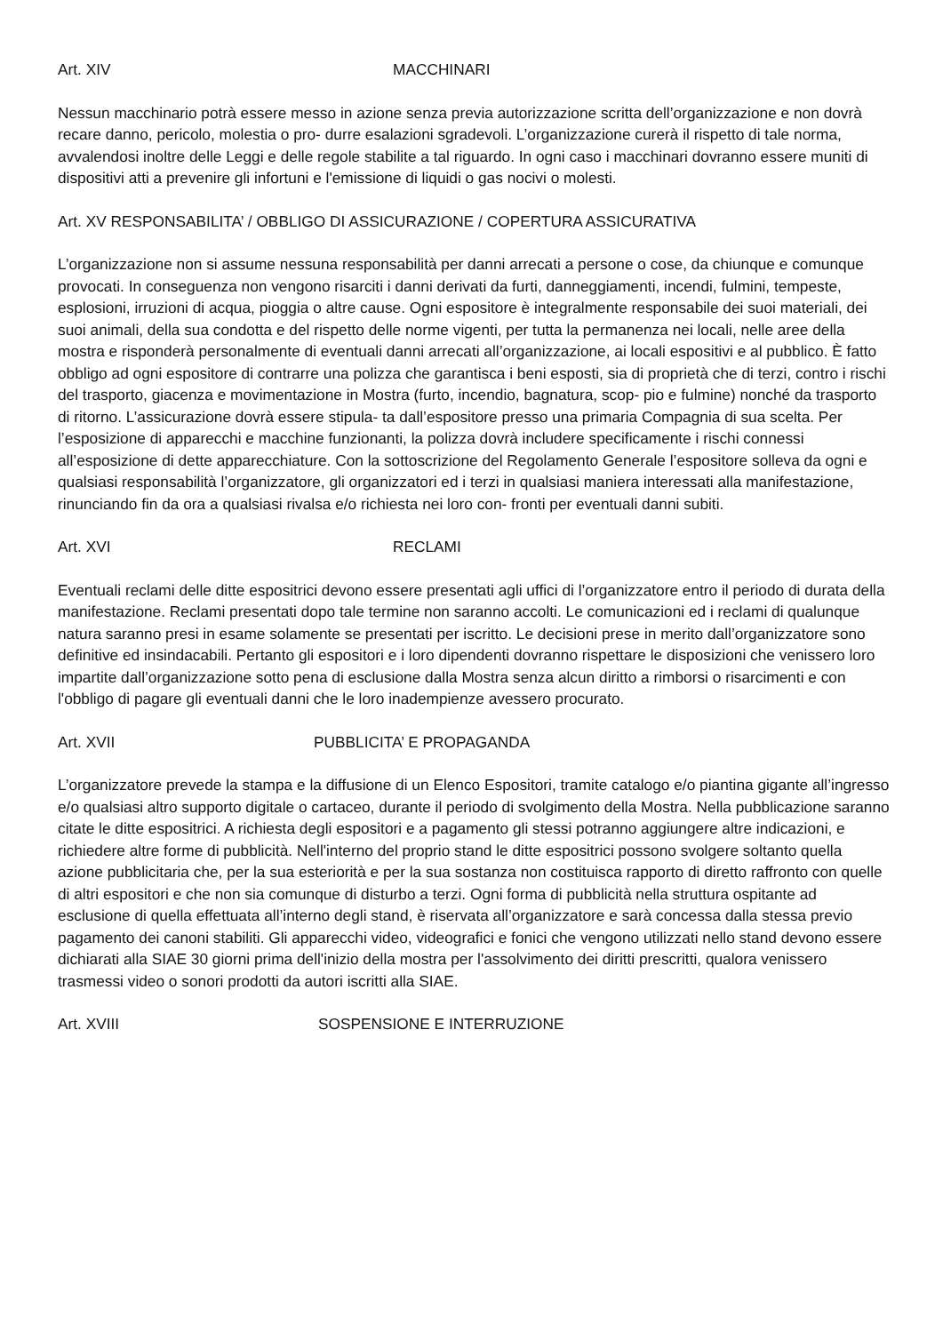Art. XIV MACCHINARI
Nessun macchinario potrà essere messo in azione senza previa autorizzazione scritta dell’organizzazione e non dovrà recare danno, pericolo, molestia o pro- durre esalazioni sgradevoli. L’organizzazione curerà il rispetto di tale norma, avvalendosi inoltre delle Leggi e delle regole stabilite a tal riguardo. In ogni caso i macchinari dovranno essere muniti di dispositivi atti a prevenire gli infortuni e l'emissione di liquidi o gas nocivi o molesti.
Art. XV RESPONSABILITA’ / OBBLIGO DI ASSICURAZIONE / COPERTURA ASSICURATIVA
L’organizzazione non si assume nessuna responsabilità per danni arrecati a persone o cose, da chiunque e comunque provocati. In conseguenza non vengono risarciti i danni derivati da furti, danneggiamenti, incendi, fulmini, tempeste, esplosioni, irruzioni di acqua, pioggia o altre cause. Ogni espositore è integralmente responsabile dei suoi materiali, dei suoi animali, della sua condotta e del rispetto delle norme vigenti, per tutta la permanenza nei locali, nelle aree della mostra e risponderà personalmente di eventuali danni arrecati all’organizzazione, ai locali espositivi e al pubblico. È fatto obbligo ad ogni espositore di contrarre una polizza che garantisca i beni esposti, sia di proprietà che di terzi, contro i rischi del trasporto, giacenza e movimentazione in Mostra (furto, incendio, bagnatura, scop- pio e fulmine) nonché da trasporto di ritorno. L’assicurazione dovrà essere stipula- ta dall’espositore presso una primaria Compagnia di sua scelta. Per l’esposizione di apparecchi e macchine funzionanti, la polizza dovrà includere specificamente i rischi connessi all’esposizione di dette apparecchiature. Con la sottoscrizione del Regolamento Generale l’espositore solleva da ogni e qualsiasi responsabilità l’organizzatore, gli organizzatori ed i terzi in qualsiasi maniera interessati alla manifestazione, rinunciando fin da ora a qualsiasi rivalsa e/o richiesta nei loro con- fronti per eventuali danni subiti.
Art. XVI RECLAMI
Eventuali reclami delle ditte espositrici devono essere presentati agli uffici di l’organizzatore entro il periodo di durata della manifestazione. Reclami presentati dopo tale termine non saranno accolti. Le comunicazioni ed i reclami di qualunque natura saranno presi in esame solamente se presentati per iscritto. Le decisioni prese in merito dall’organizzatore sono definitive ed insindacabili. Pertanto gli espositori e i loro dipendenti dovranno rispettare le disposizioni che venissero loro impartite dall’organizzazione sotto pena di esclusione dalla Mostra senza alcun diritto a rimborsi o risarcimenti e con l'obbligo di pagare gli eventuali danni che le loro inadempienze avessero procurato.
Art. XVII PUBBLICITA’ E PROPAGANDA
L’organizzatore prevede la stampa e la diffusione di un Elenco Espositori, tramite catalogo e/o piantina gigante all’ingresso e/o qualsiasi altro supporto digitale o cartaceo, durante il periodo di svolgimento della Mostra. Nella pubblicazione saranno citate le ditte espositrici. A richiesta degli espositori e a pagamento gli stessi potranno aggiungere altre indicazioni, e richiedere altre forme di pubblicità. Nell'interno del proprio stand le ditte espositrici possono svolgere soltanto quella azione pubblicitaria che, per la sua esteriorità e per la sua sostanza non costituisca rapporto di diretto raffronto con quelle di altri espositori e che non sia comunque di disturbo a terzi. Ogni forma di pubblicità nella struttura ospitante ad esclusione di quella effettuata all’interno degli stand, è riservata all’organizzatore e sarà concessa dalla stessa previo pagamento dei canoni stabiliti. Gli apparecchi video, videografici e fonici che vengono utilizzati nello stand devono essere dichiarati alla SIAE 30 giorni prima dell'inizio della mostra per l'assolvimento dei diritti prescritti, qualora venissero trasmessi video o sonori prodotti da autori iscritti alla SIAE.
Art. XVIII SOSPENSIONE E INTERRUZIONE